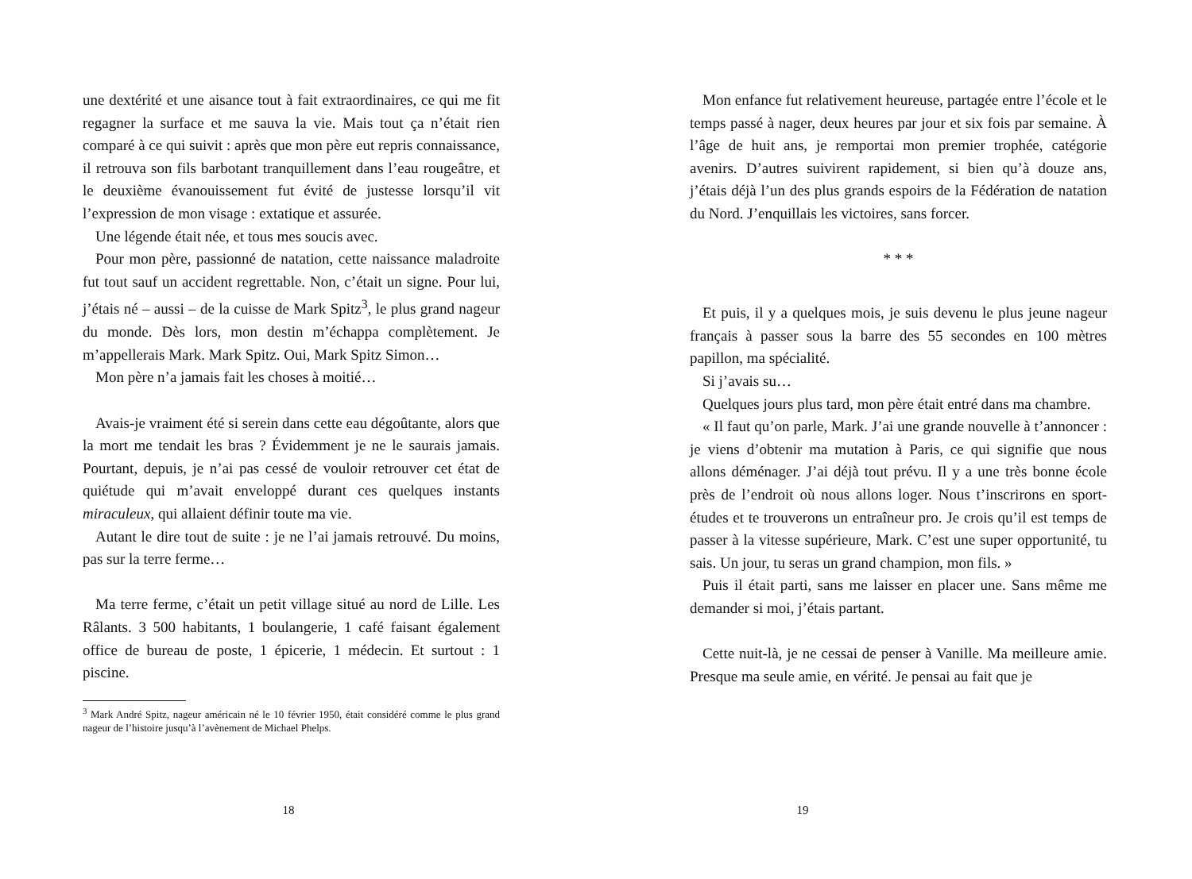une dextérité et une aisance tout à fait extraordinaires, ce qui me fit regagner la surface et me sauva la vie. Mais tout ça n’était rien comparé à ce qui suivit : après que mon père eut repris connaissance, il retrouva son fils barbotant tranquillement dans l’eau rougeâtre, et le deuxième évanouissement fut évité de justesse lorsqu’il vit l’expression de mon visage : extatique et assurée.
Une légende était née, et tous mes soucis avec.
Pour mon père, passionné de natation, cette naissance maladroite fut tout sauf un accident regrettable. Non, c’était un signe. Pour lui, j’étais né – aussi – de la cuisse de Mark Spitz<sup>3</sup>, le plus grand nageur du monde. Dès lors, mon destin m’échappa complètement. Je m’appellerais Mark. Mark Spitz. Oui, Mark Spitz Simon…
Mon père n’a jamais fait les choses à moitié…
Avais-je vraiment été si serein dans cette eau dégoûtante, alors que la mort me tendait les bras ? Évidemment je ne le saurais jamais. Pourtant, depuis, je n’ai pas cessé de vouloir retrouver cet état de quiétude qui m’avait enveloppé durant ces quelques instants miraculeux, qui allaient définir toute ma vie.
Autant le dire tout de suite : je ne l’ai jamais retrouvé. Du moins, pas sur la terre ferme…
Ma terre ferme, c’était un petit village situé au nord de Lille. Les Râlants. 3 500 habitants, 1 boulangerie, 1 café faisant également office de bureau de poste, 1 épicerie, 1 médecin. Et surtout : 1 piscine.
<sup>3</sup> Mark André Spitz, nageur américain né le 10 février 1950, était considéré comme le plus grand nageur de l’histoire jusqu’à l’avènement de Michael Phelps.
18
Mon enfance fut relativement heureuse, partagée entre l’école et le temps passé à nager, deux heures par jour et six fois par semaine. À l’âge de huit ans, je remportai mon premier trophée, catégorie avenirs. D’autres suivirent rapidement, si bien qu’à douze ans, j’étais déjà l’un des plus grands espoirs de la Fédération de natation du Nord. J’enquillais les victoires, sans forcer.
* * *
Et puis, il y a quelques mois, je suis devenu le plus jeune nageur français à passer sous la barre des 55 secondes en 100 mètres papillon, ma spécialité.
Si j’avais su…
Quelques jours plus tard, mon père était entré dans ma chambre.
« Il faut qu’on parle, Mark. J’ai une grande nouvelle à t’annoncer : je viens d’obtenir ma mutation à Paris, ce qui signifie que nous allons déménager. J’ai déjà tout prévu. Il y a une très bonne école près de l’endroit où nous allons loger. Nous t’inscrirons en sport-études et te trouverons un entraîneur pro. Je crois qu’il est temps de passer à la vitesse supérieure, Mark. C’est une super opportunité, tu sais. Un jour, tu seras un grand champion, mon fils. »
Puis il était parti, sans me laisser en placer une. Sans même me demander si moi, j’étais partant.
Cette nuit-là, je ne cessai de penser à Vanille. Ma meilleure amie. Presque ma seule amie, en vérité. Je pensai au fait que je
19